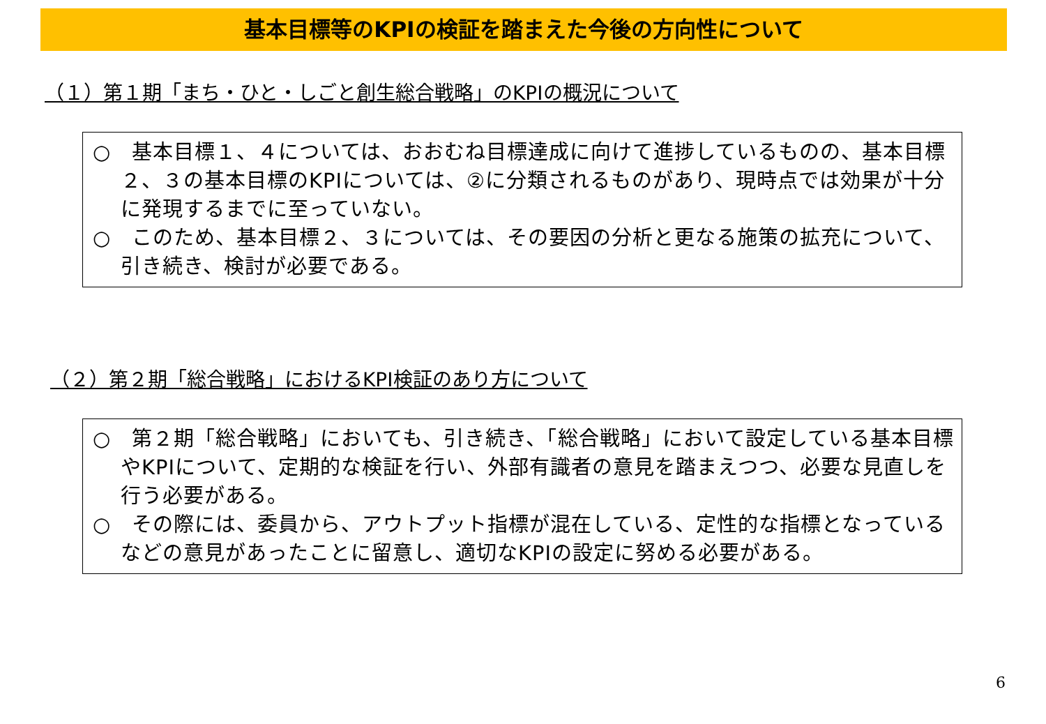基本目標等のKPIの検証を踏まえた今後の方向性について
（１）第１期「まち・ひと・しごと創生総合戦略」のKPIの概況について
○　基本目標１、４については、おおむね目標達成に向けて進捗しているものの、基本目標２、３の基本目標のKPIについては、②に分類されるものがあり、現時点では効果が十分に発現するまでに至っていない。
○　このため、基本目標２、３については、その要因の分析と更なる施策の拡充について、引き続き、検討が必要である。
（２）第２期「総合戦略」におけるKPI検証のあり方について
○　第２期「総合戦略」においても、引き続き、「総合戦略」において設定している基本目標やKPIについて、定期的な検証を行い、外部有識者の意見を踏まえつつ、必要な見直しを行う必要がある。
○　その際には、委員から、アウトプット指標が混在している、定性的な指標となっているなどの意見があったことに留意し、適切なKPIの設定に努める必要がある。
6